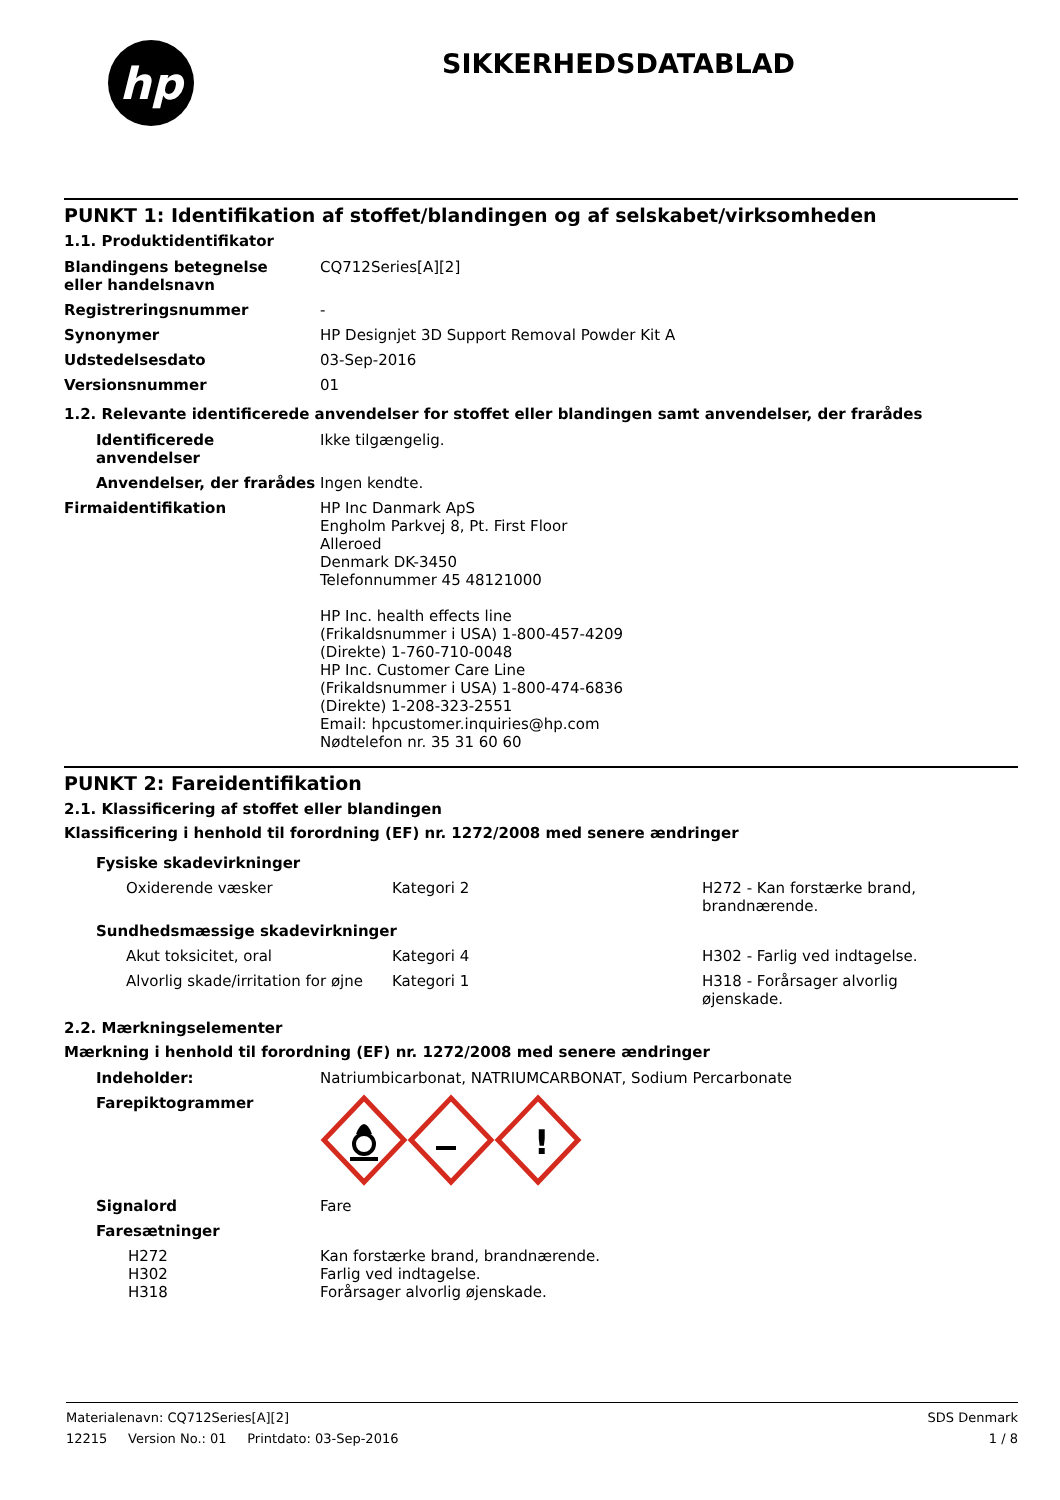hp
SIKKERHEDSDATABLAD
PUNKT 1: Identifikation af stoffet/blandingen og af selskabet/virksomheden
1.1. Produktidentifikator
| Blandingens betegnelse eller handelsnavn | CQ712Series[A][2] |
| Registreringsnummer | - |
| Synonymer | HP Designjet 3D Support Removal Powder Kit A |
| Udstedelsesdato | 03-Sep-2016 |
| Versionsnummer | 01 |
1.2. Relevante identificerede anvendelser for stoffet eller blandingen samt anvendelser, der frarådes
| Identificerede anvendelser | Ikke tilgængelig. |
| Anvendelser, der frarådes | Ingen kendte. |
| Firmaidentifikation | HP Inc Danmark ApS Engholm Parkvej 8, Pt. First Floor Alleroed Denmark DK-3450 Telefonnummer 45 48121000 HP Inc. health effects line (Frikaldsnummer i USA) 1-800-457-4209 (Direkte) 1-760-710-0048 HP Inc. Customer Care Line (Frikaldsnummer i USA) 1-800-474-6836 (Direkte) 1-208-323-2551 Email: hpcustomer.inquiries@hp.com Nødtelefon nr. 35 31 60 60 |
PUNKT 2: Fareidentifikation
2.1. Klassificering af stoffet eller blandingen
Klassificering i henhold til forordning (EF) nr. 1272/2008 med senere ændringer
| Fysiske skadevirkninger | | |
| Oxiderende væsker | Kategori 2 | H272 - Kan forstærke brand, brandnærende. |
| Sundhedsmæssige skadevirkninger | | |
| Akut toksicitet, oral | Kategori 4 | H302 - Farlig ved indtagelse. |
| Alvorlig skade/irritation for øjne | Kategori 1 | H318 - Forårsager alvorlig øjenskade. |
2.2. Mærkningselementer
Mærkning i henhold til forordning (EF) nr. 1272/2008 med senere ændringer
| Indeholder: | Natriumbicarbonat, NATRIUMCARBONAT, Sodium Percarbonate |
| Farepiktogrammer | ! |
| Signalord | Fare |
| Faresætninger | |
| H272 H302 H318 | Kan forstærke brand, brandnærende. Farlig ved indtagelse. Forårsager alvorlig øjenskade. |
Materialenavn: CQ712Series[A][2] SDS Denmark
12215 Version No.: 01 Printdato: 03-Sep-2016 1 / 8